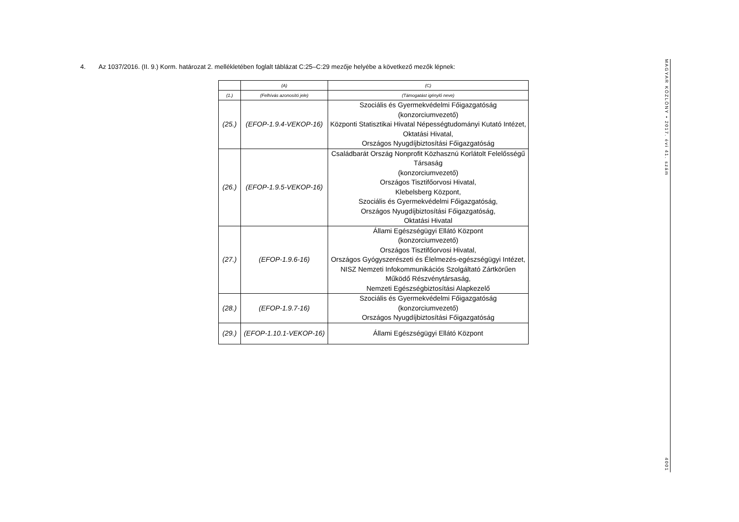4. Az 1037/2016. (II. 9.) Korm. határozat 2. mellékletében foglalt táblázat C:25–C:29 mezője helyébe a következő mezők lépnek:
| | (A) | (C) |
| (1.) | (Felhívás azonosító jele) | (Támogatást igénylő neve) |
| (25.) | (EFOP-1.9.4-VEKOP-16) | Szociális és Gyermekvédelmi Főigazgatóság (konzorciumvezető) Központi Statisztikai Hivatal Népességtudományi Kutató Intézet, Oktatási Hivatal, Országos Nyugdíjbiztosítási Főigazgatóság |
| (26.) | (EFOP-1.9.5-VEKOP-16) | Családbarát Ország Nonprofit Közhasznú Korlátolt Felelősségű Társaság (konzorciumvezető) Országos Tisztifőorvosi Hivatal, Klebelsberg Központ, Szociális és Gyermekvédelmi Főigazgatóság, Országos Nyugdíjbiztosítási Főigazgatóság, Oktatási Hivatal |
| (27.) | (EFOP-1.9.6-16) | Állami Egészségügyi Ellátó Központ (konzorciumvezető) Országos Tisztifőorvosi Hivatal, Országos Gyógyszerészeti és Élelmezés-egészségügyi Intézet, NISZ Nemzeti Infokommunikációs Szolgáltató Zártkörűen Működő Részvénytársaság, Nemzeti Egészségbiztosítási Alapkezelő |
| (28.) | (EFOP-1.9.7-16) | Szociális és Gyermekvédelmi Főigazgatóság (konzorciumvezető) Országos Nyugdíjbiztosítási Főigazgatóság |
| (29.) | (EFOP-1.10.1-VEKOP-16) | Állami Egészségügyi Ellátó Központ |
MAGYAR KÖZLÖNY • 2017. évi 41. szám
4001